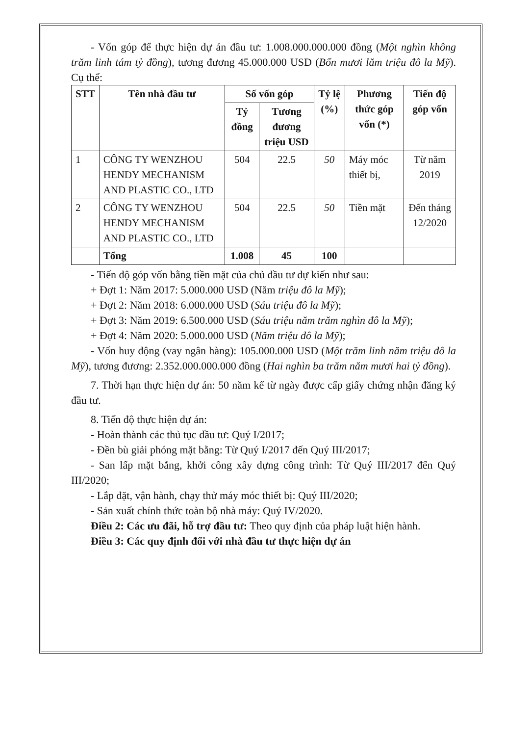- Vốn góp để thực hiện dự án đầu tư: 1.008.000.000.000 đồng (Một nghìn không trăm linh tám tỷ đồng), tương đương 45.000.000 USD (Bốn mươi lăm triệu đô la Mỹ). Cụ thể:
| STT | Tên nhà đầu tư | Số vốn góp | | Tỷ lệ (%) | Phương thức góp vốn (*) | Tiến độ góp vốn |
| --- | --- | --- | --- | --- | --- | --- |
| | | Tỷ đồng | Tương đương triệu USD | | | |
| 1 | CÔNG TY WENZHOU HENDY MECHANISM AND PLASTIC CO., LTD | 504 | 22.5 | 50 | Máy móc thiết bị, | Từ năm 2019 |
| 2 | CÔNG TY WENZHOU HENDY MECHANISM AND PLASTIC CO., LTD | 504 | 22.5 | 50 | Tiền mặt | Đến tháng 12/2020 |
| | Tổng | 1.008 | 45 | 100 | | |
- Tiến độ góp vốn bằng tiền mặt của chủ đầu tư dự kiến như sau:
+ Đợt 1: Năm 2017: 5.000.000 USD (Năm triệu đô la Mỹ);
+ Đợt 2: Năm 2018: 6.000.000 USD (Sáu triệu đô la Mỹ);
+ Đợt 3: Năm 2019: 6.500.000 USD (Sáu triệu năm trăm nghìn đô la Mỹ);
+ Đợt 4: Năm 2020: 5.000.000 USD (Năm triệu đô la Mỹ);
- Vốn huy động (vay ngân hàng): 105.000.000 USD (Một trăm linh năm triệu đô la Mỹ), tương đương: 2.352.000.000.000 đồng (Hai nghìn ba trăm năm mươi hai tỷ đồng).
7. Thời hạn thực hiện dự án: 50 năm kể từ ngày được cấp giấy chứng nhận đăng ký đầu tư.
8. Tiến độ thực hiện dự án:
- Hoàn thành các thủ tục đầu tư: Quý I/2017;
- Đền bù giải phóng mặt bằng: Từ Quý I/2017 đến Quý III/2017;
- San lấp mặt bằng, khởi công xây dựng công trình: Từ Quý III/2017 đến Quý III/2020;
- Lắp đặt, vận hành, chạy thử máy móc thiết bị: Quý III/2020;
- Sản xuất chính thức toàn bộ nhà máy: Quý IV/2020.
Điều 2: Các ưu đãi, hỗ trợ đầu tư: Theo quy định của pháp luật hiện hành.
Điều 3: Các quy định đối với nhà đầu tư thực hiện dự án